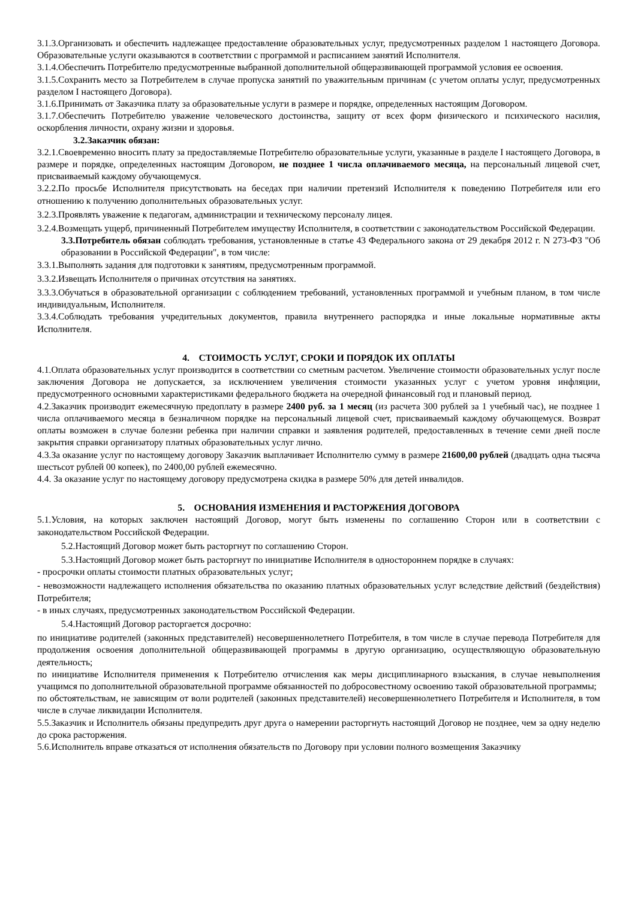3.1.3.Организовать и обеспечить надлежащее предоставление образовательных услуг, предусмотренных разделом 1 настоящего Договора. Образовательные услуги оказываются в соответствии с программой и расписанием занятий Исполнителя.
3.1.4.Обеспечить Потребителю предусмотренные выбранной дополнительной общеразвивающей программой условия ее освоения.
3.1.5.Сохранить место за Потребителем в случае пропуска занятий по уважительным причинам (с учетом оплаты услуг, предусмотренных разделом I настоящего Договора).
3.1.6.Принимать от Заказчика плату за образовательные услуги в размере и порядке, определенных настоящим Договором.
3.1.7.Обеспечить Потребителю уважение человеческого достоинства, защиту от всех форм физического и психического насилия, оскорбления личности, охрану жизни и здоровья.
3.2.Заказчик обязан:
3.2.1.Своевременно вносить плату за предоставляемые Потребителю образовательные услуги, указанные в разделе I настоящего Договора, в размере и порядке, определенных настоящим Договором, не позднее 1 числа оплачиваемого месяца, на персональный лицевой счет, присваиваемый каждому обучающемуся.
3.2.2.По просьбе Исполнителя присутствовать на беседах при наличии претензий Исполнителя к поведению Потребителя или его отношению к получению дополнительных образовательных услуг.
3.2.3.Проявлять уважение к педагогам, администрации и техническому персоналу лицея.
3.2.4.Возмещать ущерб, причиненный Потребителем имуществу Исполнителя, в соответствии с законодательством Российской Федерации.
3.3.Потребитель обязан соблюдать требования, установленные в статье 43 Федерального закона от 29 декабря 2012 г. N 273-ФЗ "Об образовании в Российской Федерации", в том числе:
3.3.1.Выполнять задания для подготовки к занятиям, предусмотренным программой.
3.3.2.Извещать Исполнителя о причинах отсутствия на занятиях.
3.3.3.Обучаться в образовательной организации с соблюдением требований, установленных программой и учебным планом, в том числе индивидуальным, Исполнителя.
3.3.4.Соблюдать требования учредительных документов, правила внутреннего распорядка и иные локальные нормативные акты Исполнителя.
4. СТОИМОСТЬ УСЛУГ, СРОКИ И ПОРЯДОК ИХ ОПЛАТЫ
4.1.Оплата образовательных услуг производится в соответствии со сметным расчетом. Увеличение стоимости образовательных услуг после заключения Договора не допускается, за исключением увеличения стоимости указанных услуг с учетом уровня инфляции, предусмотренного основными характеристиками федерального бюджета на очередной финансовый год и плановый период.
4.2.Заказчик производит ежемесячную предоплату в размере 2400 руб. за 1 месяц (из расчета 300 рублей за 1 учебный час), не позднее 1 числа оплачиваемого месяца в безналичном порядке на персональный лицевой счет, присваиваемый каждому обучающемуся. Возврат оплаты возможен в случае болезни ребенка при наличии справки и заявления родителей, предоставленных в течение семи дней после закрытия справки организатору платных образовательных услуг лично.
4.3.За оказание услуг по настоящему договору Заказчик выплачивает Исполнителю сумму в размере 21600,00 рублей (двадцать одна тысяча шестьсот рублей 00 копеек), по 2400,00 рублей ежемесячно.
4.4. За оказание услуг по настоящему договору предусмотрена скидка в размере 50% для детей инвалидов.
5. ОСНОВАНИЯ ИЗМЕНЕНИЯ И РАСТОРЖЕНИЯ ДОГОВОРА
5.1.Условия, на которых заключен настоящий Договор, могут быть изменены по соглашению Сторон или в соответствии с законодательством Российской Федерации.
5.2.Настоящий Договор может быть расторгнут по соглашению Сторон.
5.3.Настоящий Договор может быть расторгнут по инициативе Исполнителя в одностороннем порядке в случаях:
- просрочки оплаты стоимости платных образовательных услуг;
- невозможности надлежащего исполнения обязательства по оказанию платных образовательных услуг вследствие действий (бездействия) Потребителя;
- в иных случаях, предусмотренных законодательством Российской Федерации.
5.4.Настоящий Договор расторгается досрочно:
по инициативе родителей (законных представителей) несовершеннолетнего Потребителя, в том числе в случае перевода Потребителя для продолжения освоения дополнительной общеразвивающей программы в другую организацию, осуществляющую образовательную деятельность;
по инициативе Исполнителя применения к Потребителю отчисления как меры дисциплинарного взыскания, в случае невыполнения учащимся по дополнительной образовательной программе обязанностей по добросовестному освоению такой образовательной программы;
по обстоятельствам, не зависящим от воли родителей (законных представителей) несовершеннолетнего Потребителя и Исполнителя, в том числе в случае ликвидации Исполнителя.
5.5.Заказчик и Исполнитель обязаны предупредить друг друга о намерении расторгнуть настоящий Договор не позднее, чем за одну неделю до срока расторжения.
5.6.Исполнитель вправе отказаться от исполнения обязательств по Договору при условии полного возмещения Заказчику